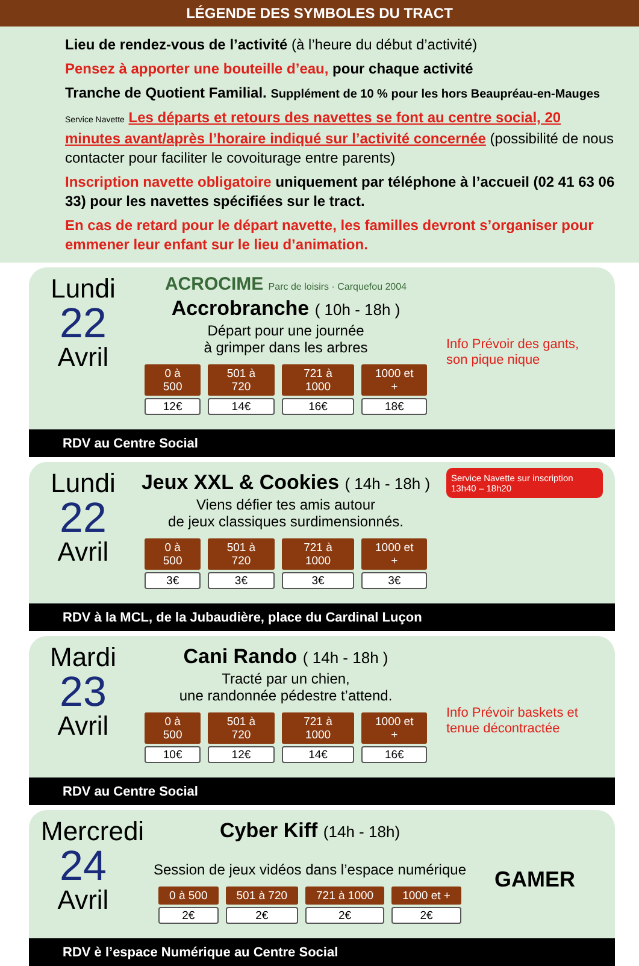LÉGENDE DES SYMBOLES DU TRACT
Lieu de rendez-vous de l’activité (à l’heure du début d’activité)
Pensez à apporter une bouteille d’eau, pour chaque activité
Tranche de Quotient Familial. Supplément de 10 % pour les hors Beaupréau-en-Mauges
Service Navette Les départs et retours des navettes se font au centre social, 20 minutes avant/après l’horaire indiqué sur l’activité concernée (possibilité de nous contacter pour faciliter le covoiturage entre parents)
Inscription navette obligatoire uniquement par téléphone à l’accueil (02 41 63 06 33) pour les navettes spécifiées sur le tract.
En cas de retard pour le départ navette, les familles devront s’organiser pour emmener leur enfant sur le lieu d’animation.
Lundi
22
Avril
ACROCIME Parc de loisirs · Carquefou 2004
Accrobranche ( 10h - 18h )
Départ pour une journée
à grimper dans les arbres
| 0 à 500 | 501 à 720 | 721 à 1000 | 1000 et + |
| --- | --- | --- | --- |
| 12€ | 14€ | 16€ | 18€ |
Info Prévoir des gants, son pique nique
RDV au Centre Social
Lundi
22
Avril
Jeux XXL & Cookies ( 14h - 18h )
Viens défier tes amis autour
de jeux classiques surdimensionnés.
| 0 à 500 | 501 à 720 | 721 à 1000 | 1000 et + |
| --- | --- | --- | --- |
| 3€ | 3€ | 3€ | 3€ |
Service Navette sur inscription 13h40 – 18h20
RDV à la MCL, de la Jubaudière, place du Cardinal Luçon
Mardi
23
Avril
Cani Rando ( 14h - 18h )
Tracté par un chien,
une randonnée pédestre t’attend.
| 0 à 500 | 501 à 720 | 721 à 1000 | 1000 et + |
| --- | --- | --- | --- |
| 10€ | 12€ | 14€ | 16€ |
Info Prévoir baskets et tenue décontractée
RDV au Centre Social
Mercredi
24
Avril
Cyber Kiff (14h - 18h)
Session de jeux vidéos dans l’espace numérique
| 0 à 500 | 501 à 720 | 721 à 1000 | 1000 et + |
| --- | --- | --- | --- |
| 2€ | 2€ | 2€ | 2€ |
GAMER
RDV è l’espace Numérique au Centre Social